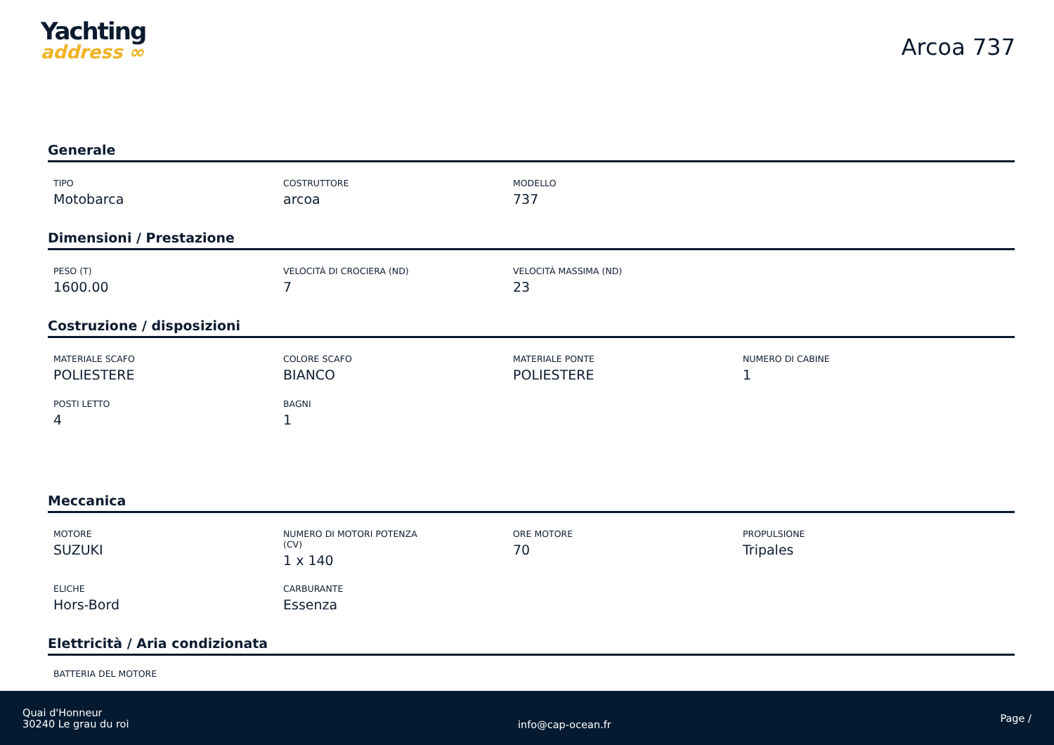Yachting
address ∞
Arcoa 737
Generale
TIPO
Motobarca
COSTRUTTORE
arcoa
MODELLO
737
Dimensioni / Prestazione
PESO (T)
1600.00
VELOCITÀ DI CROCIERA (ND)
7
VELOCITÀ MASSIMA (ND)
23
Costruzione / disposizioni
MATERIALE SCAFO
POLIESTERE
COLORE SCAFO
BIANCO
MATERIALE PONTE
POLIESTERE
NUMERO DI CABINE
1
POSTI LETTO
4
BAGNI
1
Meccanica
MOTORE
SUZUKI
NUMERO DI MOTORI POTENZA
(CV)
1 x 140
ORE MOTORE
70
PROPULSIONE
Tripales
ELICHE
Hors-Bord
CARBURANTE
Essenza
Elettricità / Aria condizionata
BATTERIA DEL MOTORE
Quai d'Honneur
30240 Le grau du roi
info@cap-ocean.fr
Page /